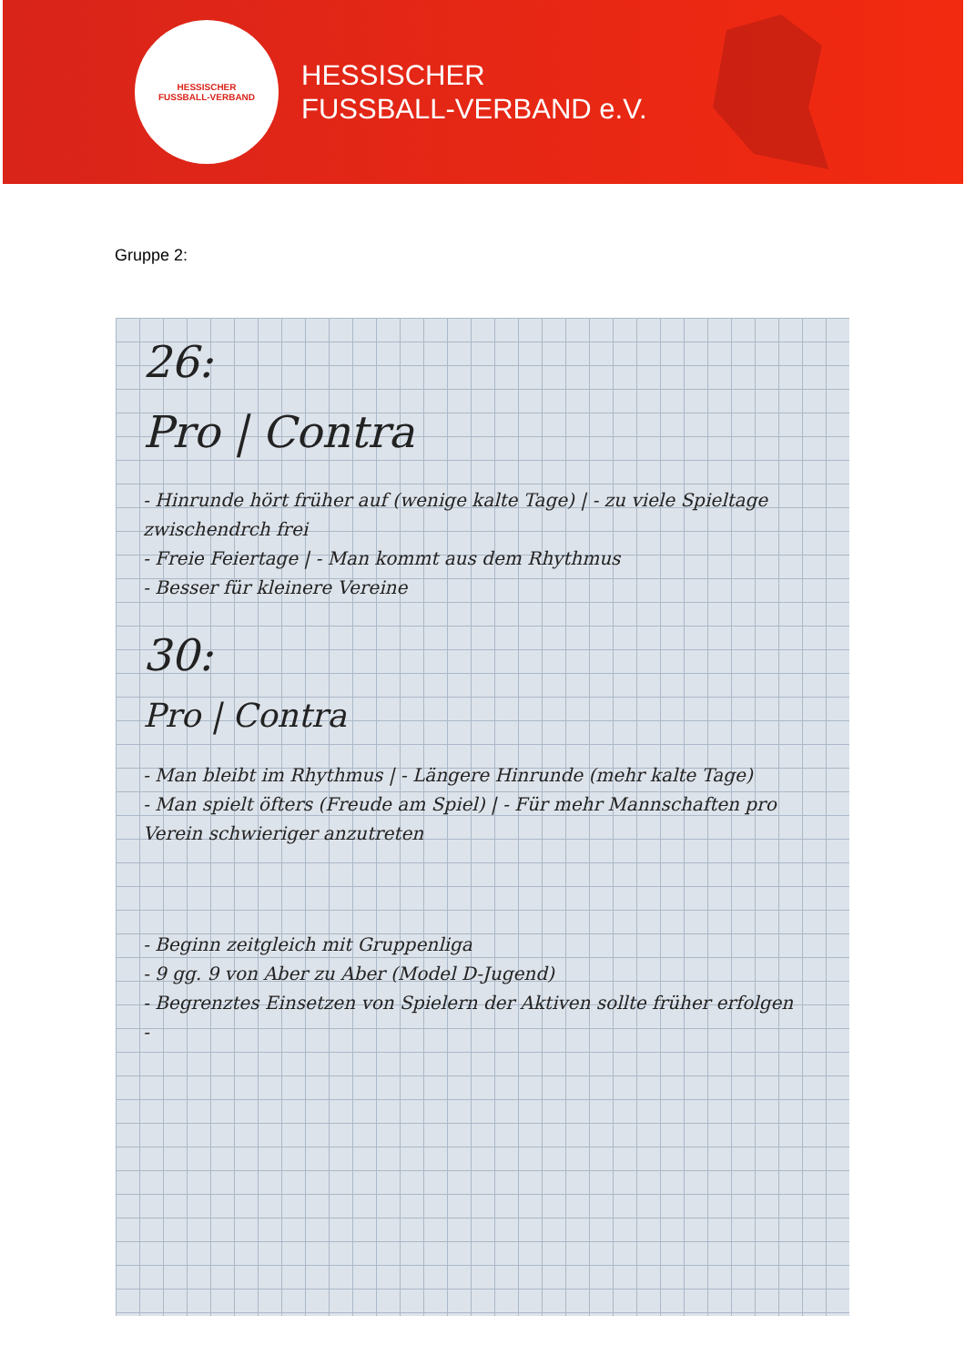HESSISCHER
FUSSBALL-VERBAND
HESSISCHER
FUSSBALL-VERBAND e.V.
Gruppe 2:
26:
Pro | Contra
- Hinrunde hört früher auf (wenige kalte Tage) | - zu viele Spieltage zwischendrch frei
- Freie Feiertage | - Man kommt aus dem Rhythmus
- Besser für kleinere Vereine
30:
Pro | Contra
- Man bleibt im Rhythmus | - Längere Hinrunde (mehr kalte Tage)
- Man spielt öfters (Freude am Spiel) | - Für mehr Mannschaften pro Verein schwieriger anzutreten
- Beginn zeitgleich mit Gruppenliga
- 9 gg. 9 von Aber zu Aber (Model D-Jugend)
- Begrenztes Einsetzen von Spielern der Aktiven sollte früher erfolgen
-